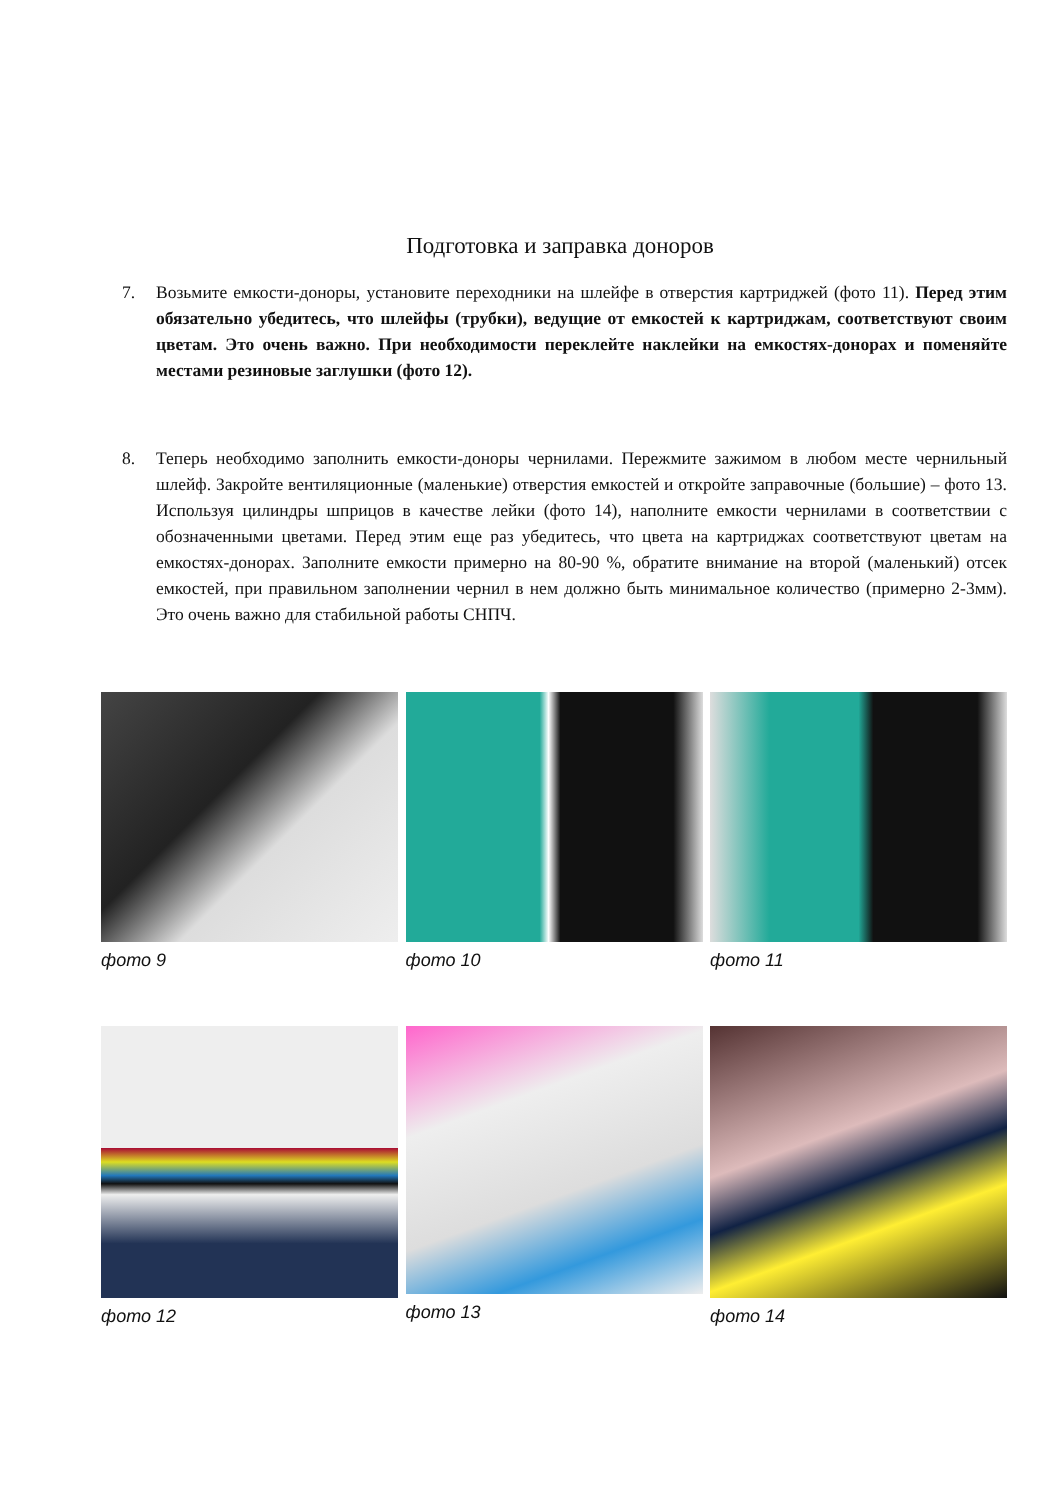Подготовка и заправка доноров
7. Возьмите емкости-доноры, установите переходники на шлейфе в отверстия картриджей (фото 11). Перед этим обязательно убедитесь, что шлейфы (трубки), ведущие от емкостей к картриджам, соответствуют своим цветам. Это очень важно. При необходимости переклейте наклейки на емкостях-донорах и поменяйте местами резиновые заглушки (фото 12).
8. Теперь необходимо заполнить емкости-доноры чернилами. Пережмите зажимом в любом месте чернильный шлейф. Закройте вентиляционные (маленькие) отверстия емкостей и откройте заправочные (большие) – фото 13. Используя цилиндры шприцов в качестве лейки (фото 14), наполните емкости чернилами в соответствии с обозначенными цветами. Перед этим еще раз убедитесь, что цвета на картриджах соответствуют цветам на емкостях-донорах. Заполните емкости примерно на 80-90 %, обратите внимание на второй (маленький) отсек емкостей, при правильном заполнении чернил в нем должно быть минимальное количество (примерно 2-3мм). Это очень важно для стабильной работы СНПЧ.
фото 9 фото 10 фото 11
фото 12 фото 13 фото 14